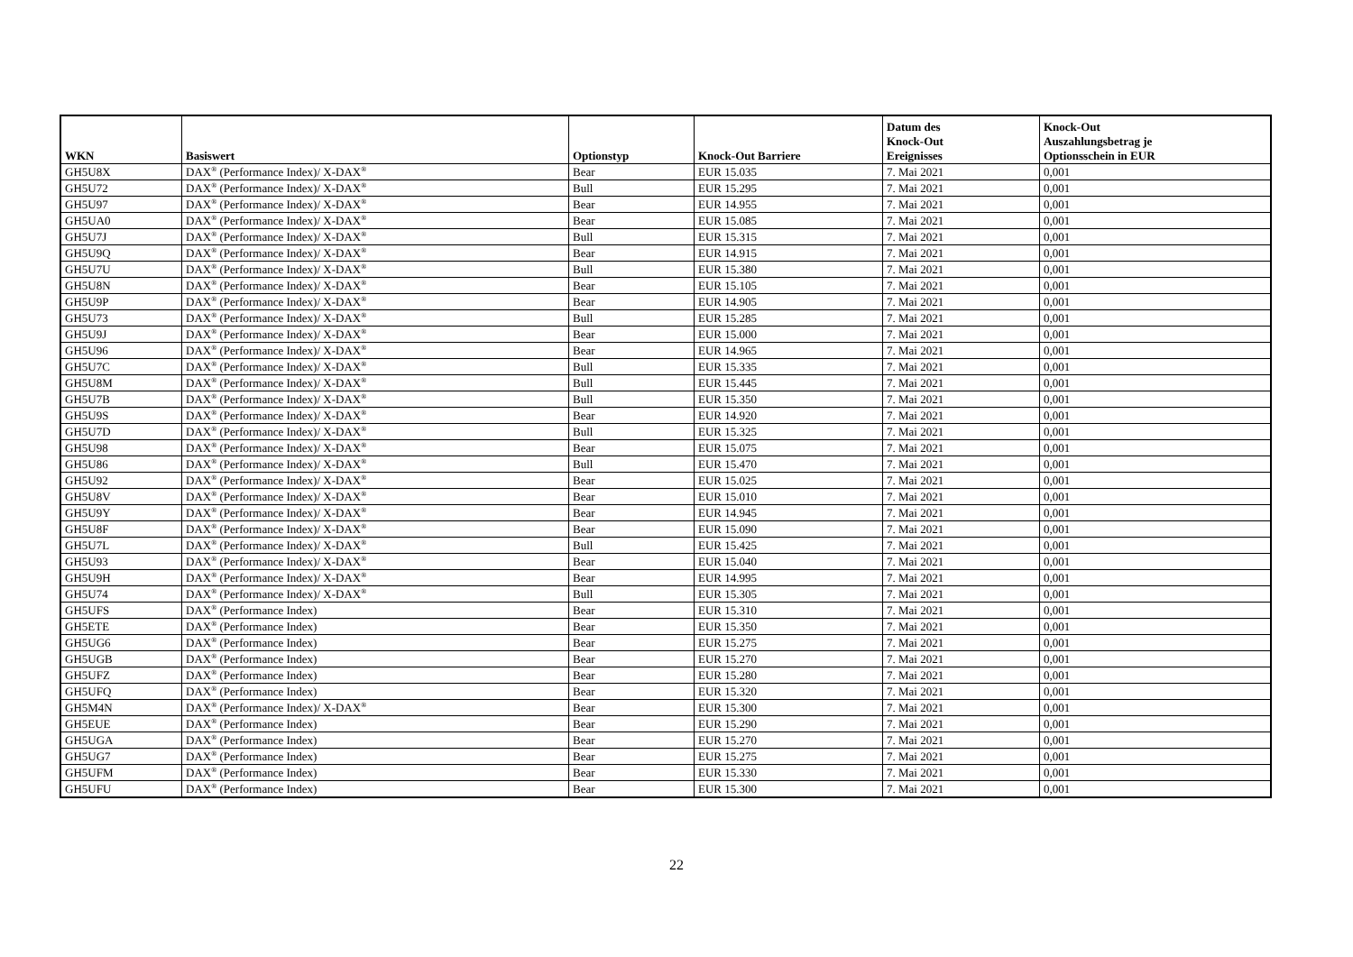| WKN | Basiswert | Optionstyp | Knock-Out Barriere | Datum des Knock-Out Ereignisses | Knock-Out Auszahlungsbetrag je Optionsschein in EUR |
| --- | --- | --- | --- | --- | --- |
| GH5U8X | DAX<sup>®</sup> (Performance Index)/ X-DAX<sup>®</sup> | Bear | EUR 15.035 | 7. Mai 2021 | 0,001 |
| GH5U72 | DAX<sup>®</sup> (Performance Index)/ X-DAX<sup>®</sup> | Bull | EUR 15.295 | 7. Mai 2021 | 0,001 |
| GH5U97 | DAX<sup>®</sup> (Performance Index)/ X-DAX<sup>®</sup> | Bear | EUR 14.955 | 7. Mai 2021 | 0,001 |
| GH5UA0 | DAX<sup>®</sup> (Performance Index)/ X-DAX<sup>®</sup> | Bear | EUR 15.085 | 7. Mai 2021 | 0,001 |
| GH5U7J | DAX<sup>®</sup> (Performance Index)/ X-DAX<sup>®</sup> | Bull | EUR 15.315 | 7. Mai 2021 | 0,001 |
| GH5U9Q | DAX<sup>®</sup> (Performance Index)/ X-DAX<sup>®</sup> | Bear | EUR 14.915 | 7. Mai 2021 | 0,001 |
| GH5U7U | DAX<sup>®</sup> (Performance Index)/ X-DAX<sup>®</sup> | Bull | EUR 15.380 | 7. Mai 2021 | 0,001 |
| GH5U8N | DAX<sup>®</sup> (Performance Index)/ X-DAX<sup>®</sup> | Bear | EUR 15.105 | 7. Mai 2021 | 0,001 |
| GH5U9P | DAX<sup>®</sup> (Performance Index)/ X-DAX<sup>®</sup> | Bear | EUR 14.905 | 7. Mai 2021 | 0,001 |
| GH5U73 | DAX<sup>®</sup> (Performance Index)/ X-DAX<sup>®</sup> | Bull | EUR 15.285 | 7. Mai 2021 | 0,001 |
| GH5U9J | DAX<sup>®</sup> (Performance Index)/ X-DAX<sup>®</sup> | Bear | EUR 15.000 | 7. Mai 2021 | 0,001 |
| GH5U96 | DAX<sup>®</sup> (Performance Index)/ X-DAX<sup>®</sup> | Bear | EUR 14.965 | 7. Mai 2021 | 0,001 |
| GH5U7C | DAX<sup>®</sup> (Performance Index)/ X-DAX<sup>®</sup> | Bull | EUR 15.335 | 7. Mai 2021 | 0,001 |
| GH5U8M | DAX<sup>®</sup> (Performance Index)/ X-DAX<sup>®</sup> | Bull | EUR 15.445 | 7. Mai 2021 | 0,001 |
| GH5U7B | DAX<sup>®</sup> (Performance Index)/ X-DAX<sup>®</sup> | Bull | EUR 15.350 | 7. Mai 2021 | 0,001 |
| GH5U9S | DAX<sup>®</sup> (Performance Index)/ X-DAX<sup>®</sup> | Bear | EUR 14.920 | 7. Mai 2021 | 0,001 |
| GH5U7D | DAX<sup>®</sup> (Performance Index)/ X-DAX<sup>®</sup> | Bull | EUR 15.325 | 7. Mai 2021 | 0,001 |
| GH5U98 | DAX<sup>®</sup> (Performance Index)/ X-DAX<sup>®</sup> | Bear | EUR 15.075 | 7. Mai 2021 | 0,001 |
| GH5U86 | DAX<sup>®</sup> (Performance Index)/ X-DAX<sup>®</sup> | Bull | EUR 15.470 | 7. Mai 2021 | 0,001 |
| GH5U92 | DAX<sup>®</sup> (Performance Index)/ X-DAX<sup>®</sup> | Bear | EUR 15.025 | 7. Mai 2021 | 0,001 |
| GH5U8V | DAX<sup>®</sup> (Performance Index)/ X-DAX<sup>®</sup> | Bear | EUR 15.010 | 7. Mai 2021 | 0,001 |
| GH5U9Y | DAX<sup>®</sup> (Performance Index)/ X-DAX<sup>®</sup> | Bear | EUR 14.945 | 7. Mai 2021 | 0,001 |
| GH5U8F | DAX<sup>®</sup> (Performance Index)/ X-DAX<sup>®</sup> | Bear | EUR 15.090 | 7. Mai 2021 | 0,001 |
| GH5U7L | DAX<sup>®</sup> (Performance Index)/ X-DAX<sup>®</sup> | Bull | EUR 15.425 | 7. Mai 2021 | 0,001 |
| GH5U93 | DAX<sup>®</sup> (Performance Index)/ X-DAX<sup>®</sup> | Bear | EUR 15.040 | 7. Mai 2021 | 0,001 |
| GH5U9H | DAX<sup>®</sup> (Performance Index)/ X-DAX<sup>®</sup> | Bear | EUR 14.995 | 7. Mai 2021 | 0,001 |
| GH5U74 | DAX<sup>®</sup> (Performance Index)/ X-DAX<sup>®</sup> | Bull | EUR 15.305 | 7. Mai 2021 | 0,001 |
| GH5UFS | DAX<sup>®</sup> (Performance Index) | Bear | EUR 15.310 | 7. Mai 2021 | 0,001 |
| GH5ETE | DAX<sup>®</sup> (Performance Index) | Bear | EUR 15.350 | 7. Mai 2021 | 0,001 |
| GH5UG6 | DAX<sup>®</sup> (Performance Index) | Bear | EUR 15.275 | 7. Mai 2021 | 0,001 |
| GH5UGB | DAX<sup>®</sup> (Performance Index) | Bear | EUR 15.270 | 7. Mai 2021 | 0,001 |
| GH5UFZ | DAX<sup>®</sup> (Performance Index) | Bear | EUR 15.280 | 7. Mai 2021 | 0,001 |
| GH5UFQ | DAX<sup>®</sup> (Performance Index) | Bear | EUR 15.320 | 7. Mai 2021 | 0,001 |
| GH5M4N | DAX<sup>®</sup> (Performance Index)/ X-DAX<sup>®</sup> | Bear | EUR 15.300 | 7. Mai 2021 | 0,001 |
| GH5EUE | DAX<sup>®</sup> (Performance Index) | Bear | EUR 15.290 | 7. Mai 2021 | 0,001 |
| GH5UGA | DAX<sup>®</sup> (Performance Index) | Bear | EUR 15.270 | 7. Mai 2021 | 0,001 |
| GH5UG7 | DAX<sup>®</sup> (Performance Index) | Bear | EUR 15.275 | 7. Mai 2021 | 0,001 |
| GH5UFM | DAX<sup>®</sup> (Performance Index) | Bear | EUR 15.330 | 7. Mai 2021 | 0,001 |
| GH5UFU | DAX<sup>®</sup> (Performance Index) | Bear | EUR 15.300 | 7. Mai 2021 | 0,001 |
22